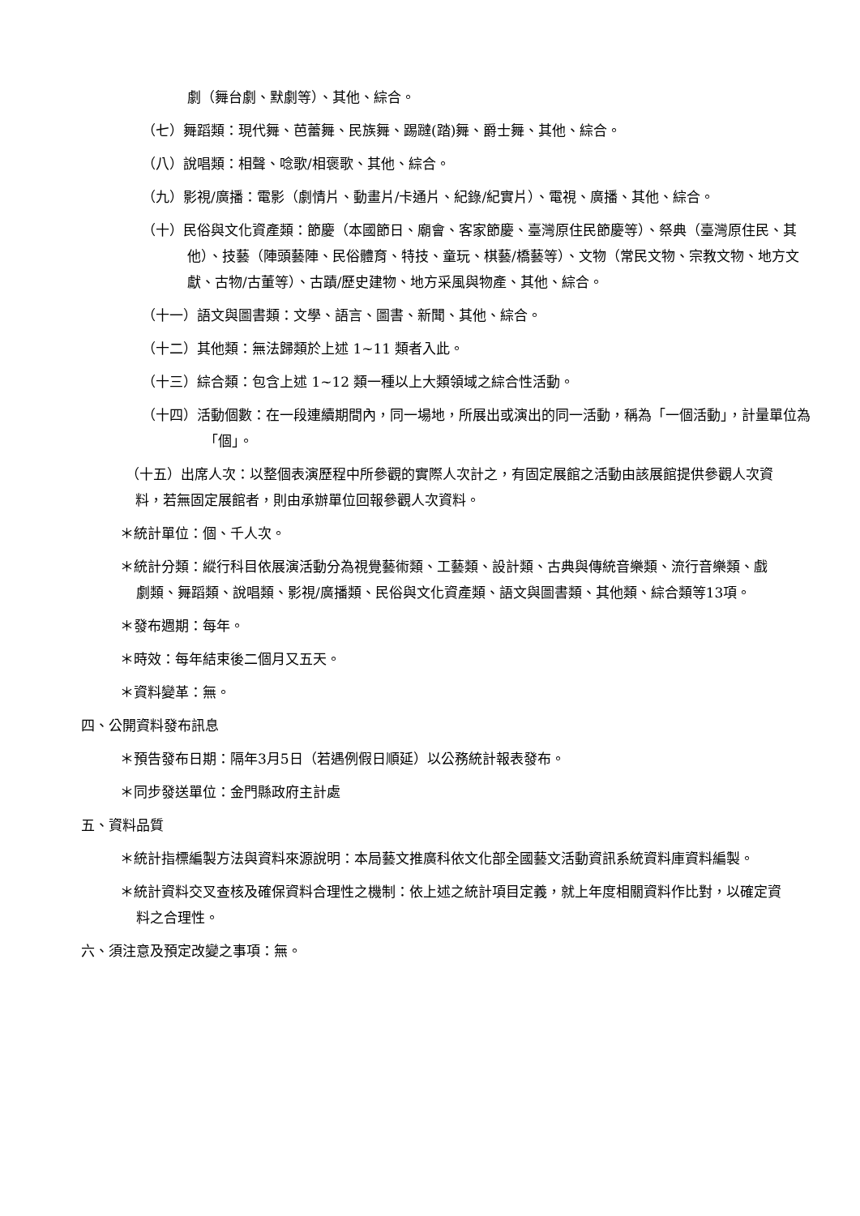劇（舞台劇、默劇等）、其他、綜合。
（七）舞蹈類：現代舞、芭蕾舞、民族舞、踢躂(踏)舞、爵士舞、其他、綜合。
（八）說唱類：相聲、唸歌/相褒歌、其他、綜合。
（九）影視/廣播：電影（劇情片、動畫片/卡通片、紀錄/紀實片）、電視、廣播、其他、綜合。
（十）民俗與文化資產類：節慶（本國節日、廟會、客家節慶、臺灣原住民節慶等）、祭典（臺灣原住民、其他）、技藝（陣頭藝陣、民俗體育、特技、童玩、棋藝/橋藝等）、文物（常民文物、宗教文物、地方文獻、古物/古董等）、古蹟/歷史建物、地方采風與物產、其他、綜合。
（十一）語文與圖書類：文學、語言、圖書、新聞、其他、綜合。
（十二）其他類：無法歸類於上述 1~11 類者入此。
（十三）綜合類：包含上述 1~12 類一種以上大類領域之綜合性活動。
（十四）活動個數：在一段連續期間內，同一場地，所展出或演出的同一活動，稱為「一個活動」，計量單位為「個」。
（十五）出席人次：以整個表演歷程中所參觀的實際人次計之，有固定展館之活動由該展館提供參觀人次資料，若無固定展館者，則由承辦單位回報參觀人次資料。
＊統計單位：個、千人次。
＊統計分類：縱行科目依展演活動分為視覺藝術類、工藝類、設計類、古典與傳統音樂類、流行音樂類、戲劇類、舞蹈類、說唱類、影視/廣播類、民俗與文化資產類、語文與圖書類、其他類、綜合類等13項。
＊發布週期：每年。
＊時效：每年結束後二個月又五天。
＊資料變革：無。
四、公開資料發布訊息
＊預告發布日期：隔年3月5日（若遇例假日順延）以公務統計報表發布。
＊同步發送單位：金門縣政府主計處
五、資料品質
＊統計指標編製方法與資料來源說明：本局藝文推廣科依文化部全國藝文活動資訊系統資料庫資料編製。
＊統計資料交叉查核及確保資料合理性之機制：依上述之統計項目定義，就上年度相關資料作比對，以確定資料之合理性。
六、須注意及預定改變之事項：無。